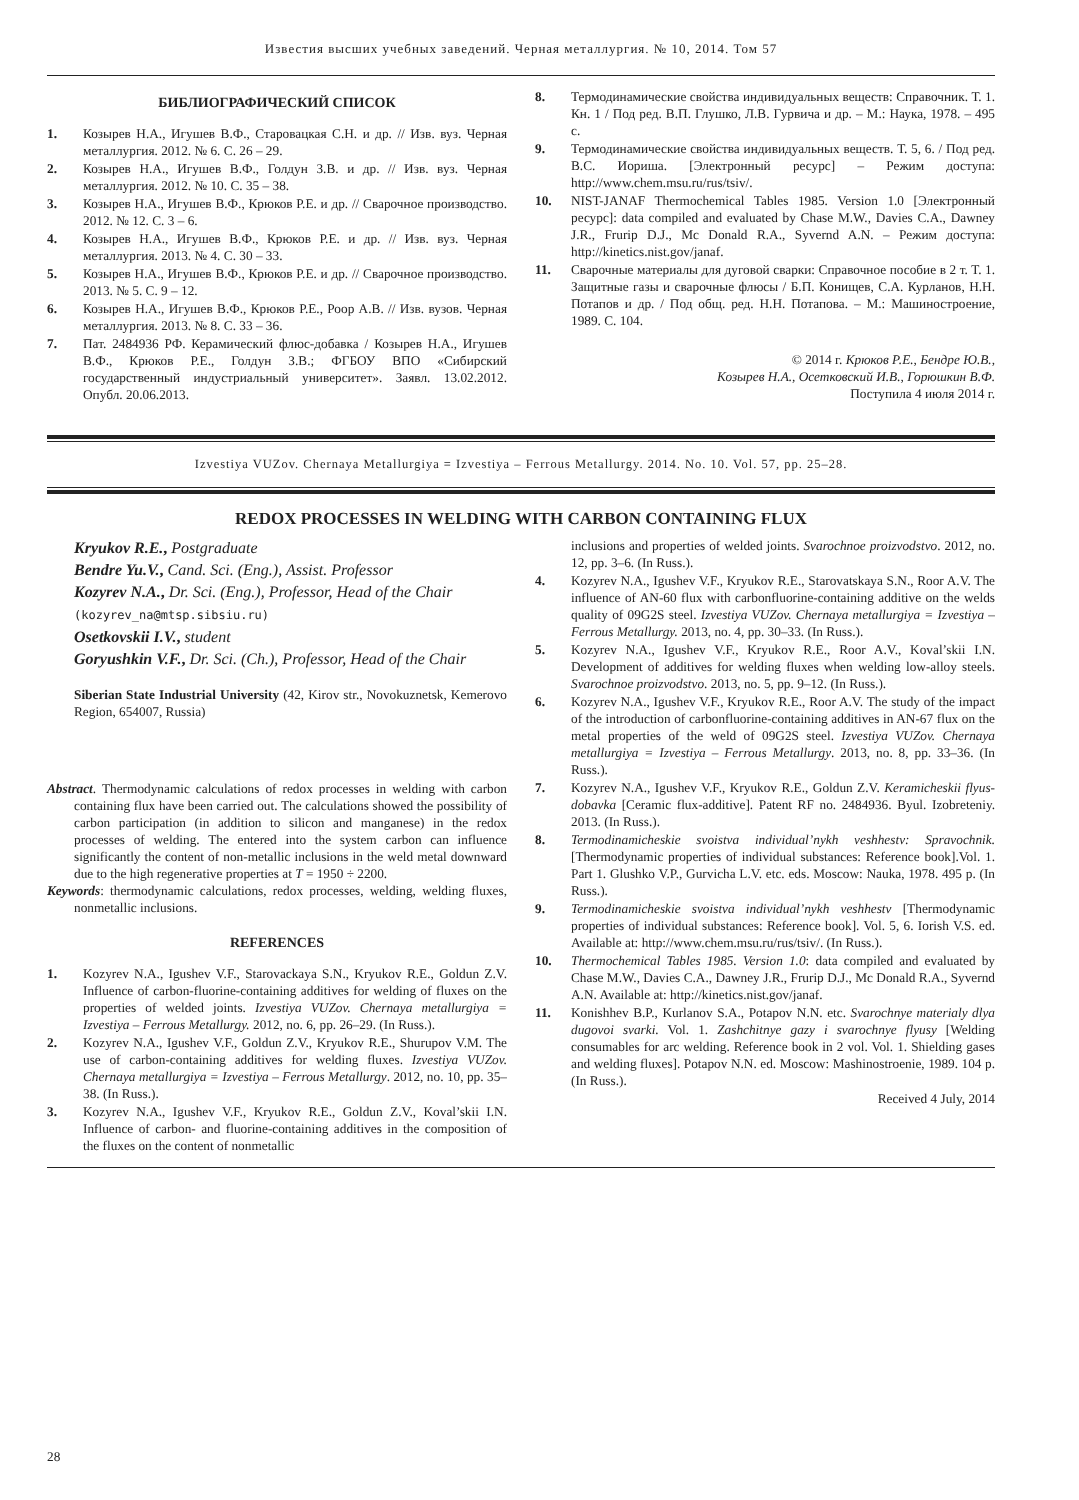Известия высших учебных заведений. Черная металлургия. № 10, 2014. Том 57
БИБЛИОГРАФИЧЕСКИЙ СПИСОК
1. Козырев Н.А., Игушев В.Ф., Старовацкая С.Н. и др. // Изв. вуз. Черная металлургия. 2012. № 6. С. 26 – 29.
2. Козырев Н.А., Игушев В.Ф., Голдун З.В. и др. // Изв. вуз. Черная металлургия. 2012. № 10. С. 35 – 38.
3. Козырев Н.А., Игушев В.Ф., Крюков Р.Е. и др. // Сварочное производство. 2012. № 12. С. 3 – 6.
4. Козырев Н.А., Игушев В.Ф., Крюков Р.Е. и др. // Изв. вуз. Черная металлургия. 2013. № 4. С. 30 – 33.
5. Козырев Н.А., Игушев В.Ф., Крюков Р.Е. и др. // Сварочное производство. 2013. № 5. С. 9 – 12.
6. Козырев Н.А., Игушев В.Ф., Крюков Р.Е., Роор А.В. // Изв. вузов. Черная металлургия. 2013. № 8. С. 33 – 36.
7. Пат. 2484936 РФ. Керамический флюс-добавка / Козырев Н.А., Игушев В.Ф., Крюков Р.Е., Голдун З.В.; ФГБОУ ВПО «Сибирский государственный индустриальный университет». Заявл. 13.02.2012. Опубл. 20.06.2013.
8. Термодинамические свойства индивидуальных веществ: Справочник. Т. 1. Кн. 1 / Под ред. В.П. Глушко, Л.В. Гурвича и др. – М.: Наука, 1978. – 495 с.
9. Термодинамические свойства индивидуальных веществ. Т. 5, 6. / Под ред. В.С. Иориша. [Электронный ресурс] – Режим доступа: http://www.chem.msu.ru/rus/tsiv/.
10. NIST-JANAF Thermochemical Tables 1985. Version 1.0 [Электронный ресурс]: data compiled and evaluated by Chase M.W., Davies C.A., Dawney J.R., Frurip D.J., Mc Donald R.A., Syvernd A.N. – Режим доступа: http://kinetics.nist.gov/janaf.
11. Сварочные материалы для дуговой сварки: Справочное пособие в 2 т. Т. 1. Защитные газы и сварочные флюсы / Б.П. Конищев, С.А. Курланов, Н.Н. Потапов и др. / Под общ. ред. Н.Н. Потапова. – М.: Машиностроение, 1989. С. 104.
© 2014 г. Крюков Р.Е., Бендре Ю.В.,
Козырев Н.А., Осетковский И.В., Горюшкин В.Ф.
Поступила 4 июля 2014 г.
Izvestiya VUZov. Chernaya Metallurgiya = Izvestiya – Ferrous Metallurgy. 2014. No. 10. Vol. 57, pp. 25–28.
REDOX PROCESSES IN WELDING WITH CARBON CONTAINING FLUX
Kryukov R.E., Postgraduate
Bendre Yu.V., Cand. Sci. (Eng.), Assist. Professor
Kozyrev N.A., Dr. Sci. (Eng.), Professor, Head of the Chair
(kozyrev_na@mtsp.sibsiu.ru)
Osetkovskii I.V., student
Goryushkin V.F., Dr. Sci. (Ch.), Professor, Head of the Chair
Siberian State Industrial University (42, Kirov str., Novokuznetsk, Kemerovo Region, 654007, Russia)
Abstract. Thermodynamic calculations of redox processes in welding with carbon containing flux have been carried out. The calculations showed the possibility of carbon participation (in addition to silicon and manganese) in the redox processes of welding. The entered into the system carbon can influence significantly the content of non-metallic inclusions in the weld metal downward due to the high regenerative properties at T = 1950 ÷ 2200.
Keywords: thermodynamic calculations, redox processes, welding, welding fluxes, nonmetallic inclusions.
REFERENCES
1. Kozyrev N.A., Igushev V.F., Starovackaya S.N., Kryukov R.E., Goldun Z.V. Influence of carbon-fluorine-containing additives for welding of fluxes on the properties of welded joints. Izvestiya VUZov. Chernaya metallurgiya = Izvestiya – Ferrous Metallurgy. 2012, no. 6, pp. 26–29. (In Russ.).
2. Kozyrev N.A., Igushev V.F., Goldun Z.V., Kryukov R.E., Shurupov V.M. The use of carbon-containing additives for welding fluxes. Izvestiya VUZov. Chernaya metallurgiya = Izvestiya – Ferrous Metallurgy. 2012, no. 10, pp. 35–38. (In Russ.).
3. Kozyrev N.A., Igushev V.F., Kryukov R.E., Goldun Z.V., Koval’skii I.N. Influence of carbon- and fluorine-containing additives in the composition of the fluxes on the content of nonmetallic
inclusions and properties of welded joints. Svarochnoe proizvodstvo. 2012, no. 12, pp. 3–6. (In Russ.).
4. Kozyrev N.A., Igushev V.F., Kryukov R.E., Starovatskaya S.N., Roor A.V. The influence of AN-60 flux with carbonfluorine-containing additive on the welds quality of 09G2S steel. Izvestiya VUZov. Chernaya metallurgiya = Izvestiya – Ferrous Metallurgy. 2013, no. 4, pp. 30–33. (In Russ.).
5. Kozyrev N.A., Igushev V.F., Kryukov R.E., Roor A.V., Koval’skii I.N. Development of additives for welding fluxes when welding low-alloy steels. Svarochnoe proizvodstvo. 2013, no. 5, pp. 9–12. (In Russ.).
6. Kozyrev N.A., Igushev V.F., Kryukov R.E., Roor A.V. The study of the impact of the introduction of carbonfluorine-containing additives in AN-67 flux on the metal properties of the weld of 09G2S steel. Izvestiya VUZov. Chernaya metallurgiya = Izvestiya – Ferrous Metallurgy. 2013, no. 8, pp. 33–36. (In Russ.).
7. Kozyrev N.A., Igushev V.F., Kryukov R.E., Goldun Z.V. Keramicheskii flyus-dobavka [Ceramic flux-additive]. Patent RF no. 2484936. Byul. Izobreteniy. 2013. (In Russ.).
8. Termodinamicheskie svoistva individual’nykh veshhestv: Spravochnik. [Thermodynamic properties of individual substances: Reference book].Vol. 1. Part 1. Glushko V.P., Gurvicha L.V. etc. eds. Moscow: Nauka, 1978. 495 p. (In Russ.).
9. Termodinamicheskie svoistva individual’nykh veshhestv [Thermodynamic properties of individual substances: Reference book]. Vol. 5, 6. Iorish V.S. ed. Available at: http://www.chem.msu.ru/rus/tsiv/. (In Russ.).
10. Thermochemical Tables 1985. Version 1.0: data compiled and evaluated by Chase M.W., Davies C.A., Dawney J.R., Frurip D.J., Mc Donald R.A., Syvernd A.N. Available at: http://kinetics.nist.gov/janaf.
11. Konishhev B.P., Kurlanov S.A., Potapov N.N. etc. Svarochnye materialy dlya dugovoi svarki. Vol. 1. Zashchitnye gazy i svarochnye flyusy [Welding consumables for arc welding. Reference book in 2 vol. Vol. 1. Shielding gases and welding fluxes]. Potapov N.N. ed. Moscow: Mashinostroenie, 1989. 104 p. (In Russ.).
Received 4 July, 2014
28